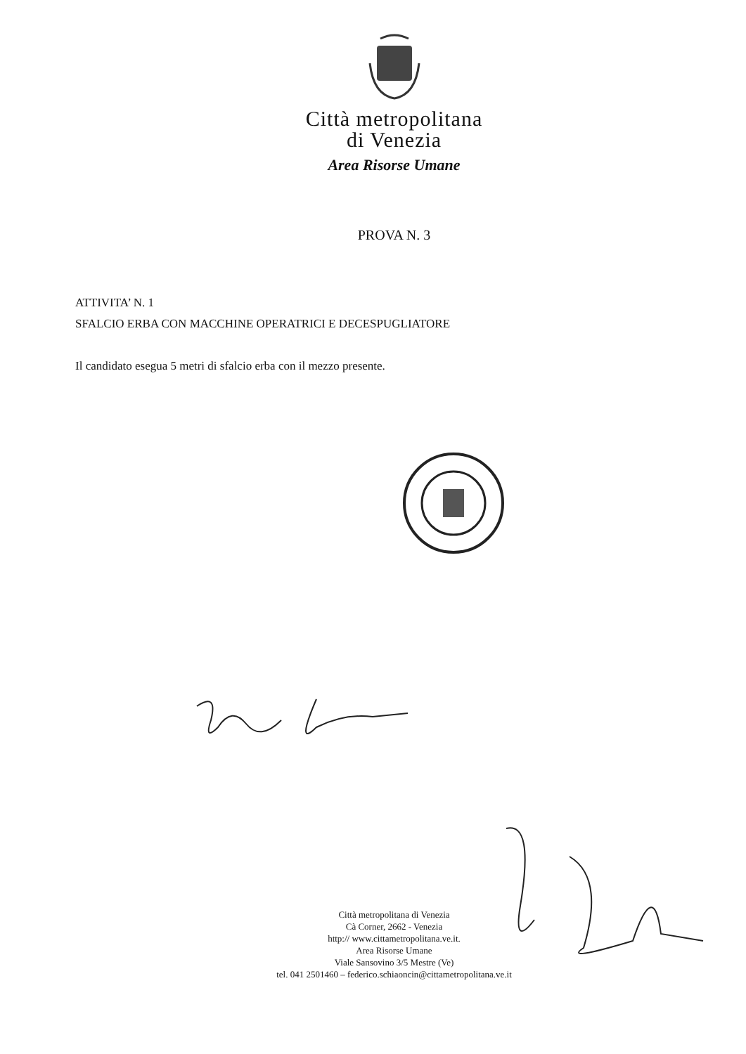Città metropolitana
di Venezia
Area Risorse Umane
PROVA N. 3
ATTIVITA’ N. 1
SFALCIO ERBA CON MACCHINE OPERATRICI E DECESPUGLIATORE
Il candidato esegua 5 metri di sfalcio erba con il mezzo presente.
Città metropolitana di Venezia
Cà Corner, 2662 - Venezia
http:// www.cittametropolitana.ve.it.
Area Risorse Umane
Viale Sansovino 3/5 Mestre (Ve)
tel. 041 2501460 – federico.schiaoncin@cittametropolitana.ve.it